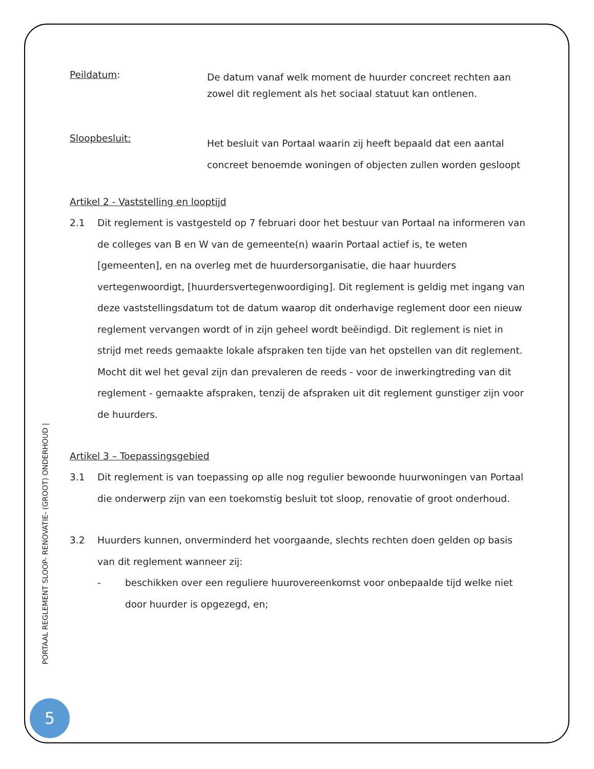Peildatum:
De datum vanaf welk moment de huurder concreet rechten aan zowel dit reglement als het sociaal statuut kan ontlenen.
Sloopbesluit:
Het besluit van Portaal waarin zij heeft bepaald dat een aantal concreet benoemde woningen of objecten zullen worden gesloopt
Artikel 2 - Vaststelling en looptijd
2.1 Dit reglement is vastgesteld op 7 februari door het bestuur van Portaal na informeren van de colleges van B en W van de gemeente(n) waarin Portaal actief is, te weten [gemeenten], en na overleg met de huurdersorganisatie, die haar huurders vertegenwoordigt, [huurdersvertegenwoordiging]. Dit reglement is geldig met ingang van deze vaststellingsdatum tot de datum waarop dit onderhavige reglement door een nieuw reglement vervangen wordt of in zijn geheel wordt beëindigd. Dit reglement is niet in strijd met reeds gemaakte lokale afspraken ten tijde van het opstellen van dit reglement. Mocht dit wel het geval zijn dan prevaleren de reeds - voor de inwerkingtreding van dit reglement - gemaakte afspraken, tenzij de afspraken uit dit reglement gunstiger zijn voor de huurders.
Artikel 3 – Toepassingsgebied
3.1 Dit reglement is van toepassing op alle nog regulier bewoonde huurwoningen van Portaal die onderwerp zijn van een toekomstig besluit tot sloop, renovatie of groot onderhoud.
3.2 Huurders kunnen, onverminderd het voorgaande, slechts rechten doen gelden op basis van dit reglement wanneer zij:
- beschikken over een reguliere huurovereenkomst voor onbepaalde tijd welke niet door huurder is opgezegd, en;
PORTAAL REGLEMENT SLOOP- RENOVATIE- (GROOT) ONDERHOUD |
5